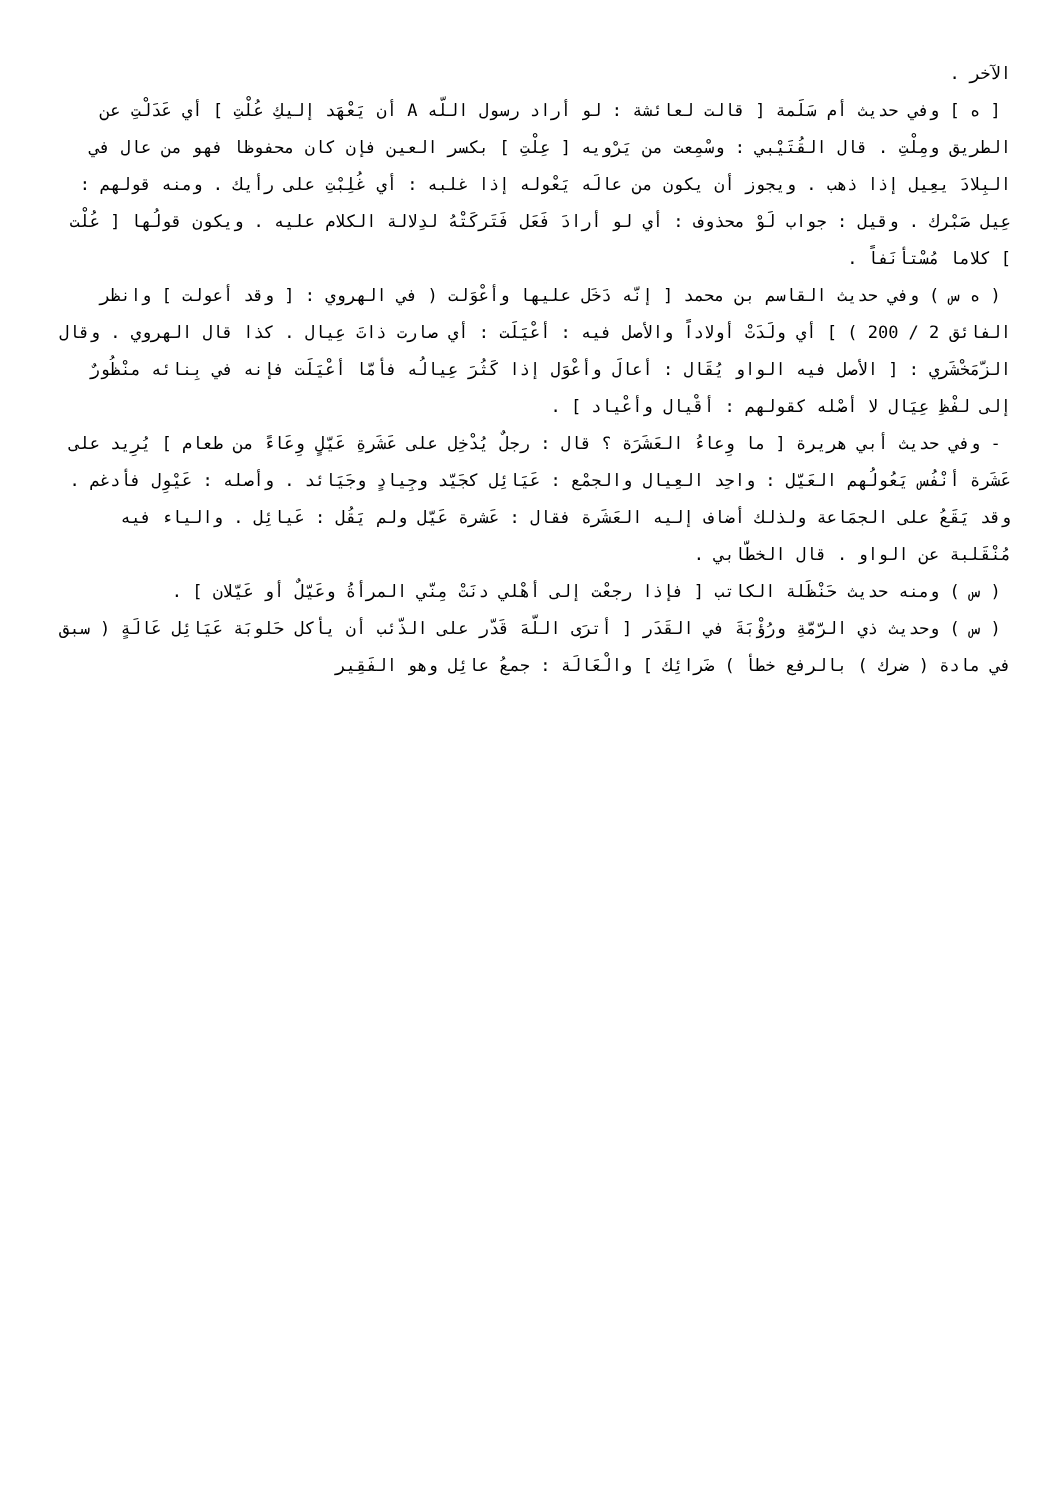الآخر .
[ ه ] وفي حديث أم سَلَمة [ قالت لعائشة : لو أراد رسول اللّه A أن يَعْهَد إليكِ عُلْتِ ] أي عَدَلْتِ عن الطريق ومِلْتِ . قال القُتَيْبي : وسْمِعت من يَرْويه [ عِلْتِ ] بكسر العين فإن كان محفوظا فهو من عال في البِلادَ يعِيل إذا ذهب . ويجوز أن يكون من عالَه يَعْوله إذا غلبه : أي غُلِبْتِ على رأيك . ومنه قولهم : عِيل صَبْرك . وقيل : جواب لَوْ محذوف : أي لو أرادَ فَعَل فَتَركَتْهُ لدِلالة الكلام عليه . ويكون قولُها [ عُلْت ] كلاما مُسْتأنَفاً .
( ه س ) وفي حديث القاسم بن محمد [ إنّه دَخَل عليها وأعْوَلت ( في الهروي : [ وقد أعولت ] وانظر الفائق 2 / 200 ) ] أي ولَدَتْ أولاداً والأصل فيه : أعْيَلَت : أي صارت ذاتَ عِيال . كذا قال الهروي . وقال الزّمَخْشَري : [ الأصل فيه الواو يُقَال : أعالَ وأعْوَل إذا كَثُرَ عِيالُه فأمّا أعْيَلَت فإنه في بِنائه منْظُورٌ إلى لفْظِ عِيَال لا أصْله كقولهم : أقْيال وأعْياد ] .
- وفي حديث أبي هريرة [ ما وِعاءُ العَشَرَة ؟ قال : رجلٌ يُدْخِل على عَشَرةِ عَيّلٍ وِعَاءً من طعام ] يُرِيد على عَشَرة أنْفُس يَعُولُهم العَيّل : واحِد العِيال والجمْع : عَيَائِل كجَيّد وجِيادٍ وجَيَائد . وأصله : عَيْوِل فأدغم . وقد يَقَعُ على الجمَاعة ولذلك أضاف إليه العَشَرة فقال : عَشرة عَيّل ولم يَقُل : عَيائِل . والياء فيه مُنْقَلبة عن الواو . قال الخطّابي .
( س ) ومنه حديث حَنْظَلة الكاتب [ فإذا رجعْت إلى أهْلي دنَتْ مِنّي المرأةُ وعَيّلٌ أو عَيّلان ] .
( س ) وحديث ذي الرّمّةِ ورُؤْبَةَ في القَدَر [ أترَى اللّهَ قَدّر على الذّئب أن يأكل حَلوبَة عَيَائِل عَالَةٍ ( سبق في مادة ( ضرك ) بالرفع خطأ ) ضَرائِك ] والْعَالَة : جمعُ عائِل وهو الفَقِير